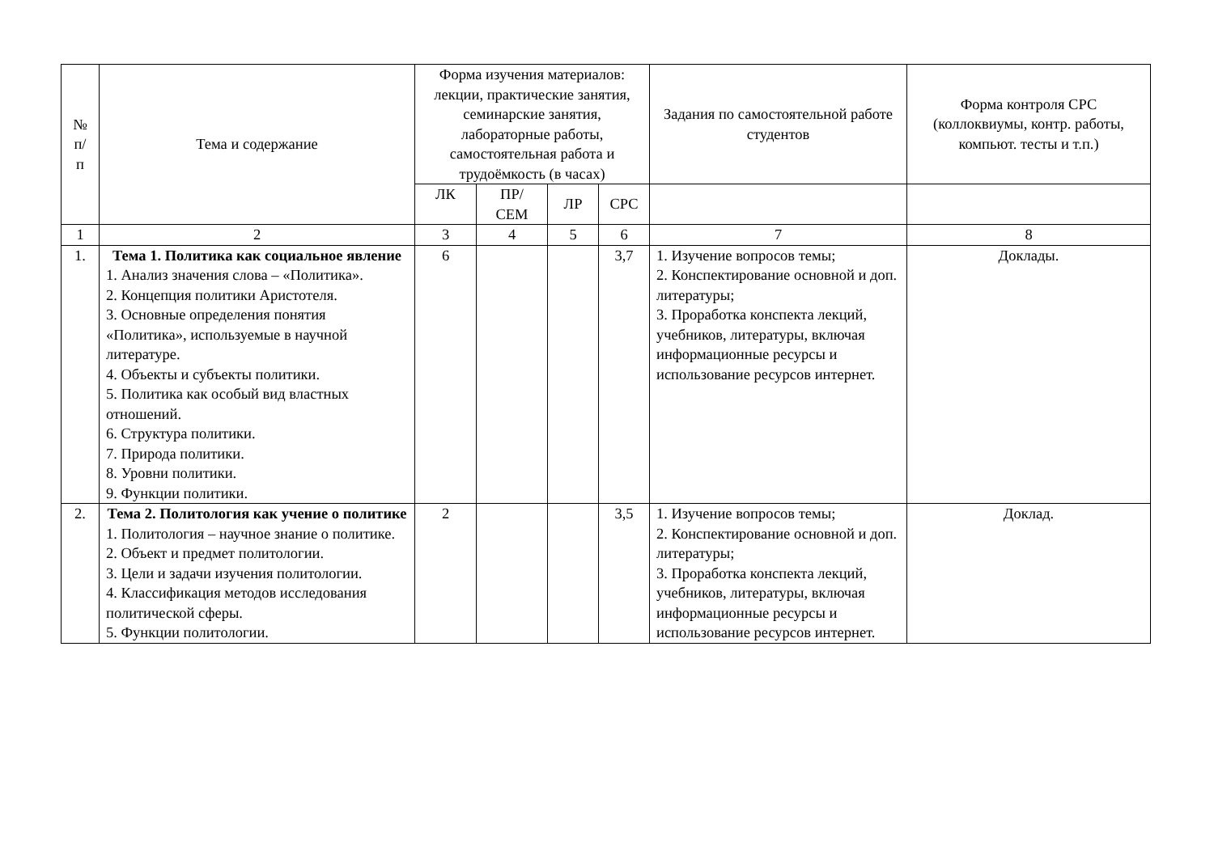| № п/ п | Тема и содержание | Форма изучения материалов: лекции, практические занятия, семинарские занятия, лабораторные работы, самостоятельная работа и трудоёмкость (в часах) | | | | Задания по самостоятельной работе студентов | Форма контроля СРС (коллоквиумы, контр. работы, компьют. тесты и т.п.) |
| --- | --- | --- | --- | --- | --- | --- | --- |
| | | ЛК | ПР/ СЕМ | ЛР | СРС | | |
| 1 | 2 | 3 | 4 | 5 | 6 | 7 | 8 |
| 1. | Тема 1. Политика как социальное явление 1. Анализ значения слова – «Политика». 2. Концепция политики Аристотеля. 3. Основные определения понятия «Политика», используемые в научной литературе. 4. Объекты и субъекты политики. 5. Политика как особый вид властных отношений. 6. Структура политики. 7. Природа политики. 8. Уровни политики. 9. Функции политики. | 6 | | | 3,7 | 1. Изучение вопросов темы; 2. Конспектирование основной и доп. литературы; 3. Проработка конспекта лекций, учебников, литературы, включая информационные ресурсы и использование ресурсов интернет. | Доклады. |
| 2. | Тема 2. Политология как учение о политике 1. Политология – научное знание о политике. 2. Объект и предмет политологии. 3. Цели и задачи изучения политологии. 4. Классификация методов исследования политической сферы. 5. Функции политологии. | 2 | | | 3,5 | 1. Изучение вопросов темы; 2. Конспектирование основной и доп. литературы; 3. Проработка конспекта лекций, учебников, литературы, включая информационные ресурсы и использование ресурсов интернет. | Доклад. |